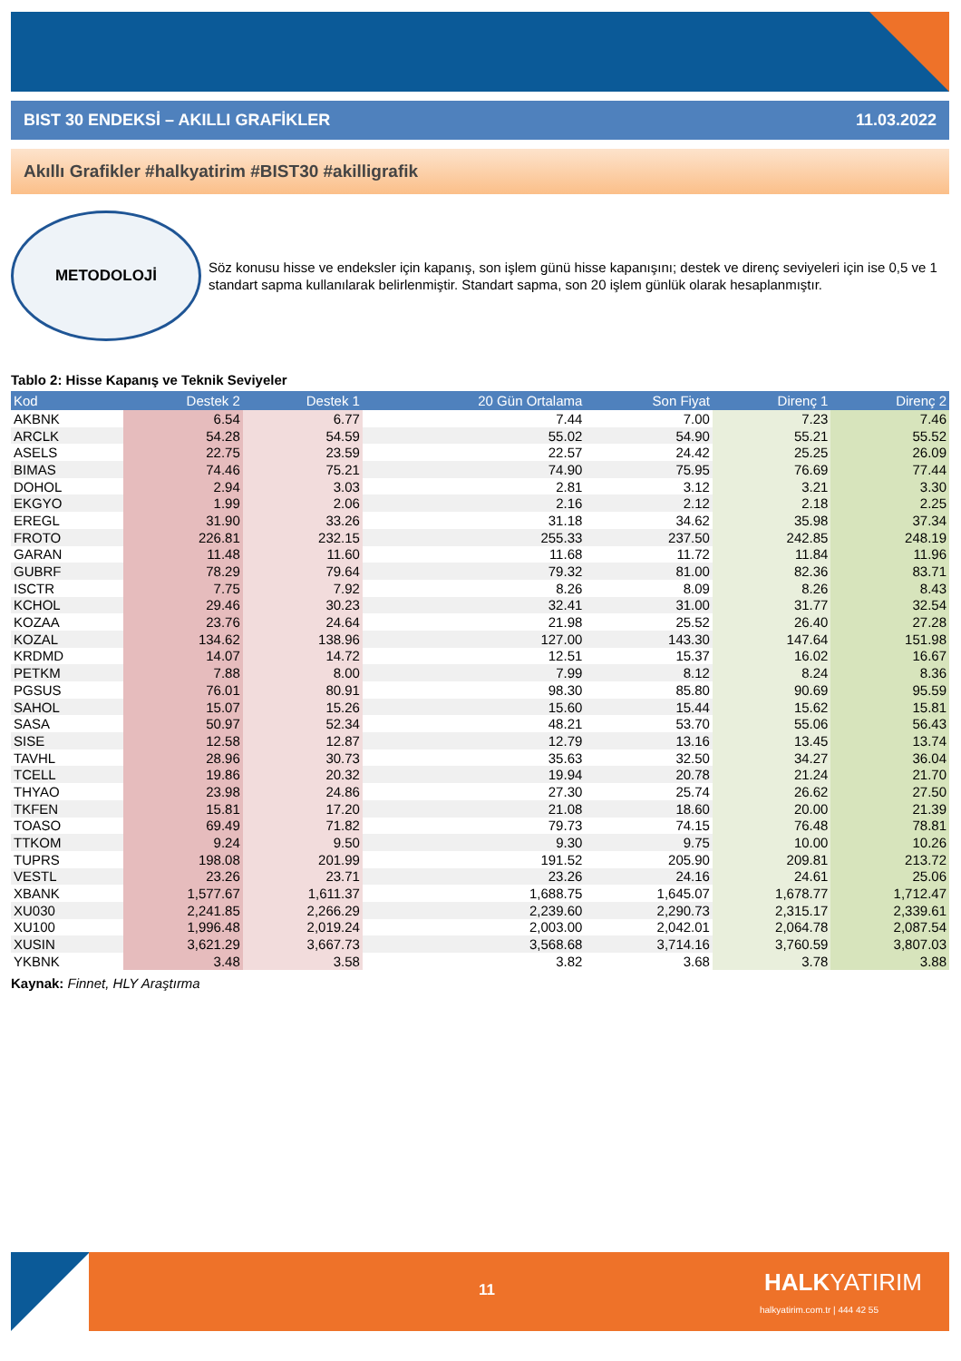BIST 30 ENDEKSİ – AKILLI GRAFİKLER 11.03.2022
Akıllı Grafikler #halkyatirim #BIST30 #akilligrafik
METODOLOJİ
Söz konusu hisse ve endeksler için kapanış, son işlem günü hisse kapanışını; destek ve direnç seviyeleri için ise 0,5 ve 1 standart sapma kullanılarak belirlenmiştir. Standart sapma, son 20 işlem günlük olarak hesaplanmıştır.
Tablo 2: Hisse Kapanış ve Teknik Seviyeler
| Kod | Destek 2 | Destek 1 | 20 Gün Ortalama | Son Fiyat | Direnç 1 | Direnç 2 |
| --- | --- | --- | --- | --- | --- | --- |
| AKBNK | 6.54 | 6.77 | 7.44 | 7.00 | 7.23 | 7.46 |
| ARCLK | 54.28 | 54.59 | 55.02 | 54.90 | 55.21 | 55.52 |
| ASELS | 22.75 | 23.59 | 22.57 | 24.42 | 25.25 | 26.09 |
| BIMAS | 74.46 | 75.21 | 74.90 | 75.95 | 76.69 | 77.44 |
| DOHOL | 2.94 | 3.03 | 2.81 | 3.12 | 3.21 | 3.30 |
| EKGYO | 1.99 | 2.06 | 2.16 | 2.12 | 2.18 | 2.25 |
| EREGL | 31.90 | 33.26 | 31.18 | 34.62 | 35.98 | 37.34 |
| FROTO | 226.81 | 232.15 | 255.33 | 237.50 | 242.85 | 248.19 |
| GARAN | 11.48 | 11.60 | 11.68 | 11.72 | 11.84 | 11.96 |
| GUBRF | 78.29 | 79.64 | 79.32 | 81.00 | 82.36 | 83.71 |
| ISCTR | 7.75 | 7.92 | 8.26 | 8.09 | 8.26 | 8.43 |
| KCHOL | 29.46 | 30.23 | 32.41 | 31.00 | 31.77 | 32.54 |
| KOZAA | 23.76 | 24.64 | 21.98 | 25.52 | 26.40 | 27.28 |
| KOZAL | 134.62 | 138.96 | 127.00 | 143.30 | 147.64 | 151.98 |
| KRDMD | 14.07 | 14.72 | 12.51 | 15.37 | 16.02 | 16.67 |
| PETKM | 7.88 | 8.00 | 7.99 | 8.12 | 8.24 | 8.36 |
| PGSUS | 76.01 | 80.91 | 98.30 | 85.80 | 90.69 | 95.59 |
| SAHOL | 15.07 | 15.26 | 15.60 | 15.44 | 15.62 | 15.81 |
| SASA | 50.97 | 52.34 | 48.21 | 53.70 | 55.06 | 56.43 |
| SISE | 12.58 | 12.87 | 12.79 | 13.16 | 13.45 | 13.74 |
| TAVHL | 28.96 | 30.73 | 35.63 | 32.50 | 34.27 | 36.04 |
| TCELL | 19.86 | 20.32 | 19.94 | 20.78 | 21.24 | 21.70 |
| THYAO | 23.98 | 24.86 | 27.30 | 25.74 | 26.62 | 27.50 |
| TKFEN | 15.81 | 17.20 | 21.08 | 18.60 | 20.00 | 21.39 |
| TOASO | 69.49 | 71.82 | 79.73 | 74.15 | 76.48 | 78.81 |
| TTKOM | 9.24 | 9.50 | 9.30 | 9.75 | 10.00 | 10.26 |
| TUPRS | 198.08 | 201.99 | 191.52 | 205.90 | 209.81 | 213.72 |
| VESTL | 23.26 | 23.71 | 23.26 | 24.16 | 24.61 | 25.06 |
| XBANK | 1,577.67 | 1,611.37 | 1,688.75 | 1,645.07 | 1,678.77 | 1,712.47 |
| XU030 | 2,241.85 | 2,266.29 | 2,239.60 | 2,290.73 | 2,315.17 | 2,339.61 |
| XU100 | 1,996.48 | 2,019.24 | 2,003.00 | 2,042.01 | 2,064.78 | 2,087.54 |
| XUSIN | 3,621.29 | 3,667.73 | 3,568.68 | 3,714.16 | 3,760.59 | 3,807.03 |
| YKBNK | 3.48 | 3.58 | 3.82 | 3.68 | 3.78 | 3.88 |
Kaynak: Finnet, HLY Araştırma
11 HALKYATIRIM
halkyatirim.com.tr | 444 42 55